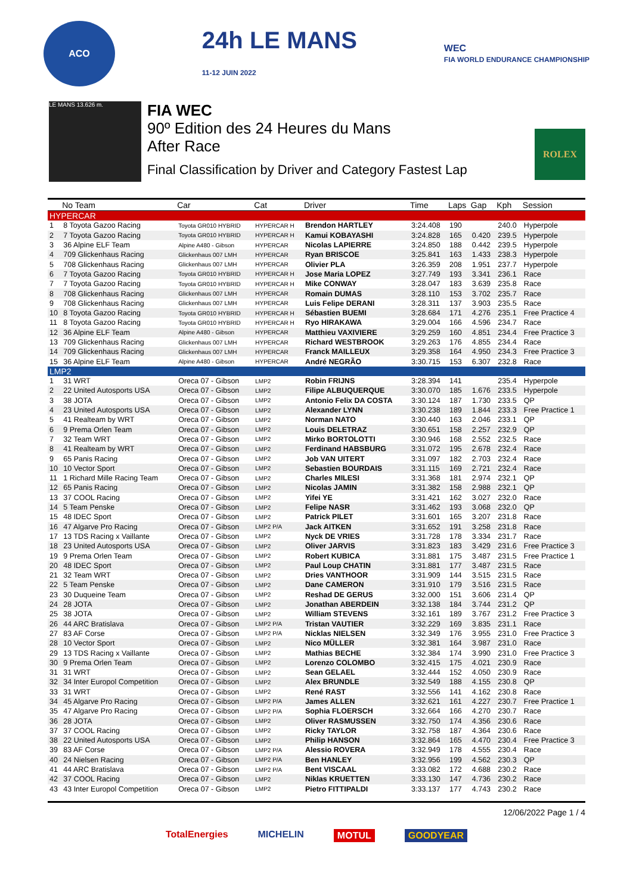ACO
24h LE MANS
11-12 JUIN 2022
WEC
FIA WORLD ENDURANCE CHAMPIONSHIP
LE MANS 13.626 m.
FIA WEC
90º Edition des 24 Heures du Mans
After Race
Final Classification by Driver and Category Fastest Lap
ROLEX
| | No Team | Car | Cat | Driver | Time | Laps | Gap | Kph | Session |
| --- | --- | --- | --- | --- | --- | --- | --- | --- | --- |
| HYPERCAR | | | | | | | | | |
| 1 | 8 Toyota Gazoo Racing | Toyota GR010 HYBRID | HYPERCAR H | Brendon HARTLEY | 3:24.408 | 190 | | 240.0 | Hyperpole |
| 2 | 7 Toyota Gazoo Racing | Toyota GR010 HYBRID | HYPERCAR H | Kamui KOBAYASHI | 3:24.828 | 165 | 0.420 | 239.5 | Hyperpole |
| 3 | 36 Alpine ELF Team | Alpine A480 - Gibson | HYPERCAR | Nicolas LAPIERRE | 3:24.850 | 188 | 0.442 | 239.5 | Hyperpole |
| 4 | 709 Glickenhaus Racing | Glickenhaus 007 LMH | HYPERCAR | Ryan BRISCOE | 3:25.841 | 163 | 1.433 | 238.3 | Hyperpole |
| 5 | 708 Glickenhaus Racing | Glickenhaus 007 LMH | HYPERCAR | Olivier PLA | 3:26.359 | 208 | 1.951 | 237.7 | Hyperpole |
| 6 | 7 Toyota Gazoo Racing | Toyota GR010 HYBRID | HYPERCAR H | Jose Maria LOPEZ | 3:27.749 | 193 | 3.341 | 236.1 | Race |
| 7 | 7 Toyota Gazoo Racing | Toyota GR010 HYBRID | HYPERCAR H | Mike CONWAY | 3:28.047 | 183 | 3.639 | 235.8 | Race |
| 8 | 708 Glickenhaus Racing | Glickenhaus 007 LMH | HYPERCAR | Romain DUMAS | 3:28.110 | 153 | 3.702 | 235.7 | Race |
| 9 | 708 Glickenhaus Racing | Glickenhaus 007 LMH | HYPERCAR | Luis Felipe DERANI | 3:28.311 | 137 | 3.903 | 235.5 | Race |
| 10 | 8 Toyota Gazoo Racing | Toyota GR010 HYBRID | HYPERCAR H | Sébastien BUEMI | 3:28.684 | 171 | 4.276 | 235.1 | Free Practice 4 |
| 11 | 8 Toyota Gazoo Racing | Toyota GR010 HYBRID | HYPERCAR H | Ryo HIRAKAWA | 3:29.004 | 166 | 4.596 | 234.7 | Race |
| 12 | 36 Alpine ELF Team | Alpine A480 - Gibson | HYPERCAR | Matthieu VAXIVIERE | 3:29.259 | 160 | 4.851 | 234.4 | Free Practice 3 |
| 13 | 709 Glickenhaus Racing | Glickenhaus 007 LMH | HYPERCAR | Richard WESTBROOK | 3:29.263 | 176 | 4.855 | 234.4 | Race |
| 14 | 709 Glickenhaus Racing | Glickenhaus 007 LMH | HYPERCAR | Franck MAILLEUX | 3:29.358 | 164 | 4.950 | 234.3 | Free Practice 3 |
| 15 | 36 Alpine ELF Team | Alpine A480 - Gibson | HYPERCAR | André NEGRÃO | 3:30.715 | 153 | 6.307 | 232.8 | Race |
| LMP2 | | | | | | | | | |
| 1 | 31 WRT | Oreca 07 - Gibson | LMP2 | Robin FRIJNS | 3:28.394 | 141 | | 235.4 | Hyperpole |
| 2 | 22 United Autosports USA | Oreca 07 - Gibson | LMP2 | Filipe ALBUQUERQUE | 3:30.070 | 185 | 1.676 | 233.5 | Hyperpole |
| 3 | 38 JOTA | Oreca 07 - Gibson | LMP2 | Antonio Felix DA COSTA | 3:30.124 | 187 | 1.730 | 233.5 | QP |
| 4 | 23 United Autosports USA | Oreca 07 - Gibson | LMP2 | Alexander LYNN | 3:30.238 | 189 | 1.844 | 233.3 | Free Practice 1 |
| 5 | 41 Realteam by WRT | Oreca 07 - Gibson | LMP2 | Norman NATO | 3:30.440 | 163 | 2.046 | 233.1 | QP |
| 6 | 9 Prema Orlen Team | Oreca 07 - Gibson | LMP2 | Louis DELETRAZ | 3:30.651 | 158 | 2.257 | 232.9 | QP |
| 7 | 32 Team WRT | Oreca 07 - Gibson | LMP2 | Mirko BORTOLOTTI | 3:30.946 | 168 | 2.552 | 232.5 | Race |
| 8 | 41 Realteam by WRT | Oreca 07 - Gibson | LMP2 | Ferdinand HABSBURG | 3:31.072 | 195 | 2.678 | 232.4 | Race |
| 9 | 65 Panis Racing | Oreca 07 - Gibson | LMP2 | Job VAN UITERT | 3:31.097 | 182 | 2.703 | 232.4 | Race |
| 10 | 10 Vector Sport | Oreca 07 - Gibson | LMP2 | Sebastien BOURDAIS | 3:31.115 | 169 | 2.721 | 232.4 | Race |
| 11 | 1 Richard Mille Racing Team | Oreca 07 - Gibson | LMP2 | Charles MILESI | 3:31.368 | 181 | 2.974 | 232.1 | QP |
| 12 | 65 Panis Racing | Oreca 07 - Gibson | LMP2 | Nicolas JAMIN | 3:31.382 | 158 | 2.988 | 232.1 | QP |
| 13 | 37 COOL Racing | Oreca 07 - Gibson | LMP2 | Yifei YE | 3:31.421 | 162 | 3.027 | 232.0 | Race |
| 14 | 5 Team Penske | Oreca 07 - Gibson | LMP2 | Felipe NASR | 3:31.462 | 193 | 3.068 | 232.0 | QP |
| 15 | 48 IDEC Sport | Oreca 07 - Gibson | LMP2 | Patrick PILET | 3:31.601 | 165 | 3.207 | 231.8 | Race |
| 16 | 47 Algarve Pro Racing | Oreca 07 - Gibson | LMP2 P/A | Jack AITKEN | 3:31.652 | 191 | 3.258 | 231.8 | Race |
| 17 | 13 TDS Racing x Vaillante | Oreca 07 - Gibson | LMP2 | Nyck DE VRIES | 3:31.728 | 178 | 3.334 | 231.7 | Race |
| 18 | 23 United Autosports USA | Oreca 07 - Gibson | LMP2 | Oliver JARVIS | 3:31.823 | 183 | 3.429 | 231.6 | Free Practice 3 |
| 19 | 9 Prema Orlen Team | Oreca 07 - Gibson | LMP2 | Robert KUBICA | 3:31.881 | 175 | 3.487 | 231.5 | Free Practice 1 |
| 20 | 48 IDEC Sport | Oreca 07 - Gibson | LMP2 | Paul Loup CHATIN | 3:31.881 | 177 | 3.487 | 231.5 | Race |
| 21 | 32 Team WRT | Oreca 07 - Gibson | LMP2 | Dries VANTHOOR | 3:31.909 | 144 | 3.515 | 231.5 | Race |
| 22 | 5 Team Penske | Oreca 07 - Gibson | LMP2 | Dane CAMERON | 3:31.910 | 179 | 3.516 | 231.5 | Race |
| 23 | 30 Duqueine Team | Oreca 07 - Gibson | LMP2 | Reshad DE GERUS | 3:32.000 | 151 | 3.606 | 231.4 | QP |
| 24 | 28 JOTA | Oreca 07 - Gibson | LMP2 | Jonathan ABERDEIN | 3:32.138 | 184 | 3.744 | 231.2 | QP |
| 25 | 38 JOTA | Oreca 07 - Gibson | LMP2 | William STEVENS | 3:32.161 | 189 | 3.767 | 231.2 | Free Practice 3 |
| 26 | 44 ARC Bratislava | Oreca 07 - Gibson | LMP2 P/A | Tristan VAUTIER | 3:32.229 | 169 | 3.835 | 231.1 | Race |
| 27 | 83 AF Corse | Oreca 07 - Gibson | LMP2 P/A | Nicklas NIELSEN | 3:32.349 | 176 | 3.955 | 231.0 | Free Practice 3 |
| 28 | 10 Vector Sport | Oreca 07 - Gibson | LMP2 | Nico MÜLLER | 3:32.381 | 164 | 3.987 | 231.0 | Race |
| 29 | 13 TDS Racing x Vaillante | Oreca 07 - Gibson | LMP2 | Mathias BECHE | 3:32.384 | 174 | 3.990 | 231.0 | Free Practice 3 |
| 30 | 9 Prema Orlen Team | Oreca 07 - Gibson | LMP2 | Lorenzo COLOMBO | 3:32.415 | 175 | 4.021 | 230.9 | Race |
| 31 | 31 WRT | Oreca 07 - Gibson | LMP2 | Sean GELAEL | 3:32.444 | 152 | 4.050 | 230.9 | Race |
| 32 | 34 Inter Europol Competition | Oreca 07 - Gibson | LMP2 | Alex BRUNDLE | 3:32.549 | 188 | 4.155 | 230.8 | QP |
| 33 | 31 WRT | Oreca 07 - Gibson | LMP2 | René RAST | 3:32.556 | 141 | 4.162 | 230.8 | Race |
| 34 | 45 Algarve Pro Racing | Oreca 07 - Gibson | LMP2 P/A | James ALLEN | 3:32.621 | 161 | 4.227 | 230.7 | Free Practice 1 |
| 35 | 47 Algarve Pro Racing | Oreca 07 - Gibson | LMP2 P/A | Sophia FLOERSCH | 3:32.664 | 166 | 4.270 | 230.7 | Race |
| 36 | 28 JOTA | Oreca 07 - Gibson | LMP2 | Oliver RASMUSSEN | 3:32.750 | 174 | 4.356 | 230.6 | Race |
| 37 | 37 COOL Racing | Oreca 07 - Gibson | LMP2 | Ricky TAYLOR | 3:32.758 | 187 | 4.364 | 230.6 | Race |
| 38 | 22 United Autosports USA | Oreca 07 - Gibson | LMP2 | Philip HANSON | 3:32.864 | 165 | 4.470 | 230.4 | Free Practice 3 |
| 39 | 83 AF Corse | Oreca 07 - Gibson | LMP2 P/A | Alessio ROVERA | 3:32.949 | 178 | 4.555 | 230.4 | Race |
| 40 | 24 Nielsen Racing | Oreca 07 - Gibson | LMP2 P/A | Ben HANLEY | 3:32.956 | 199 | 4.562 | 230.3 | QP |
| 41 | 44 ARC Bratislava | Oreca 07 - Gibson | LMP2 P/A | Bent VISCAAL | 3:33.082 | 172 | 4.688 | 230.2 | Race |
| 42 | 37 COOL Racing | Oreca 07 - Gibson | LMP2 | Niklas KRUETTEN | 3:33.130 | 147 | 4.736 | 230.2 | Race |
| 43 | 43 Inter Europol Competition | Oreca 07 - Gibson | LMP2 | Pietro FITTIPALDI | 3:33.137 | 177 | 4.743 | 230.2 | Race |
12/06/2022 Page 1 / 4
TotalEnergies MICHELIN MOTUL GOODYEAR